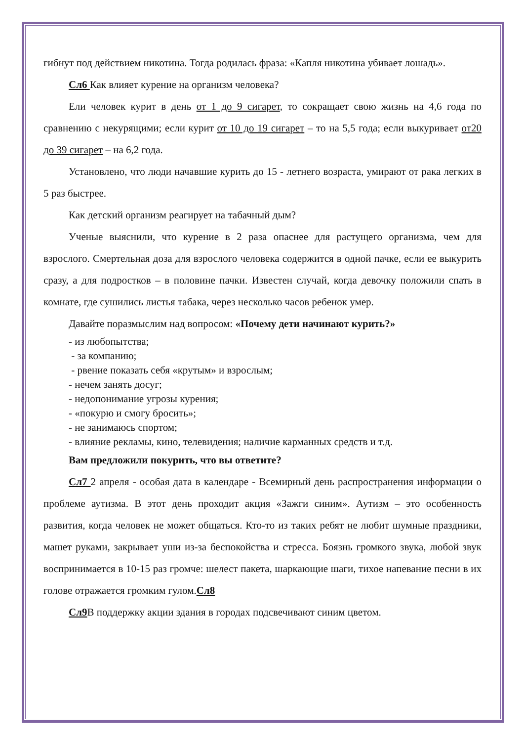гибнут под действием никотина. Тогда родилась фраза: «Капля никотина убивает лошадь».
Сл6 Как влияет курение на организм человека?
Ели человек курит в день от 1 до 9 сигарет, то сокращает свою жизнь на 4,6 года по сравнению с некурящими; если курит от 10 до 19 сигарет – то на 5,5 года; если выкуривает от20 до 39 сигарет – на 6,2 года.
Установлено, что люди начавшие курить до 15 - летнего возраста, умирают от рака легких в 5 раз быстрее.
Как детский организм реагирует на табачный дым?
Ученые выяснили, что курение в 2 раза опаснее для растущего организма, чем для взрослого. Смертельная доза для взрослого человека содержится в одной пачке, если ее выкурить сразу, а для подростков – в половине пачки. Известен случай, когда девочку положили спать в комнате, где сушились листья табака, через несколько часов ребенок умер.
Давайте поразмыслим над вопросом: «Почему дети начинают курить?»
- из любопытства;
- за компанию;
- рвение показать себя «крутым» и взрослым;
- нечем занять досуг;
- недопонимание угрозы курения;
- «покурю и смогу бросить»;
- не занимаюсь спортом;
- влияние рекламы, кино, телевидения; наличие карманных средств и т.д.
Вам предложили покурить, что вы ответите?
Сл7 2 апреля - особая дата в календаре - Всемирный день распространения информации о проблеме аутизма. В этот день проходит акция «Зажги синим». Аутизм – это особенность развития, когда человек не может общаться. Кто-то из таких ребят не любит шумные праздники, машет руками, закрывает уши из-за беспокойства и стресса. Боязнь громкого звука, любой звук воспринимается в 10-15 раз громче: шелест пакета, шаркающие шаги, тихое напевание песни в их голове отражается громким гулом.Сл8
Сл9 В поддержку акции здания в городах подсвечивают синим цветом.